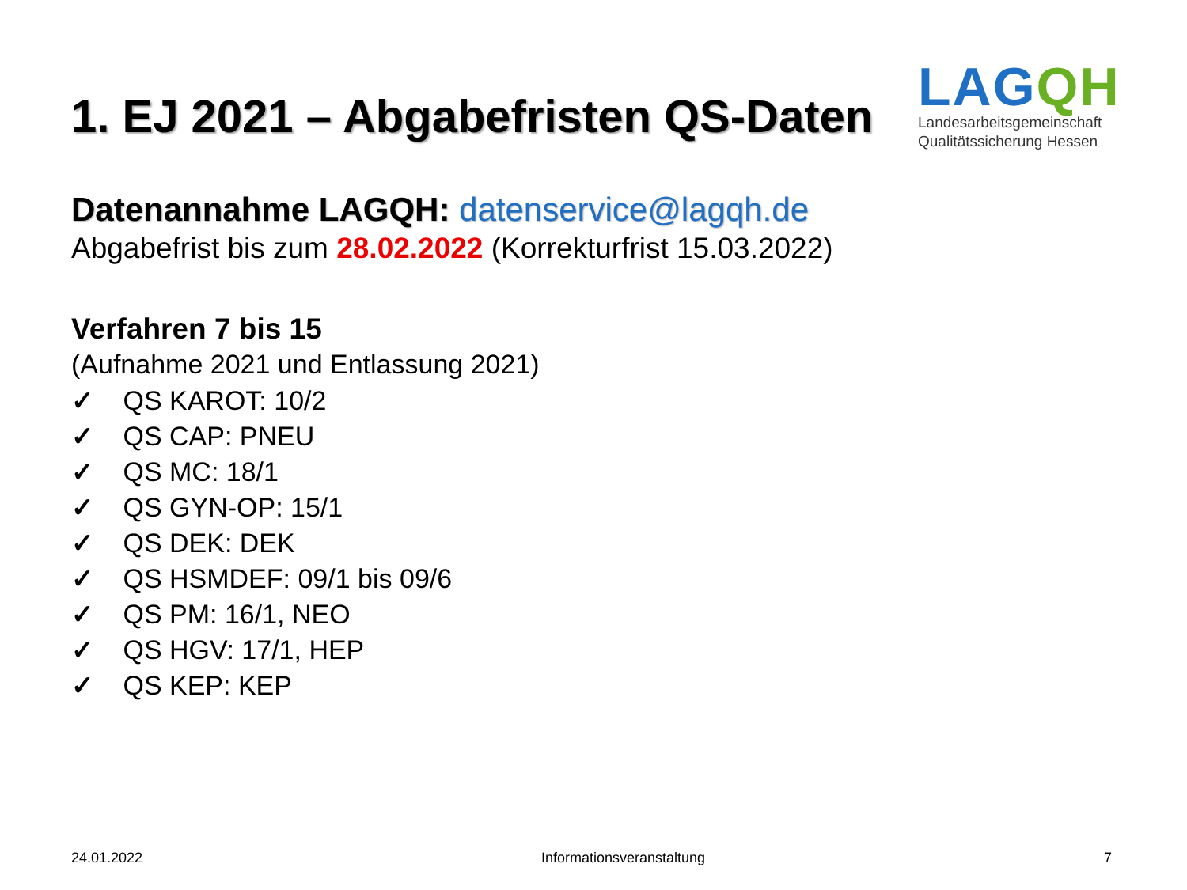1. EJ 2021 – Abgabefristen QS-Daten
LAGQH
Landesarbeitsgemeinschaft
Qualitätssicherung Hessen
Datenannahme LAGQH: datenservice@lagqh.de
Abgabefrist bis zum 28.02.2022 (Korrekturfrist 15.03.2022)
Verfahren 7 bis 15
(Aufnahme 2021 und Entlassung 2021)
✓ QS KAROT: 10/2
✓ QS CAP: PNEU
✓ QS MC: 18/1
✓ QS GYN-OP: 15/1
✓ QS DEK: DEK
✓ QS HSMDEF: 09/1 bis 09/6
✓ QS PM: 16/1, NEO
✓ QS HGV: 17/1, HEP
✓ QS KEP: KEP
24.01.2022 Informationsveranstaltung 7